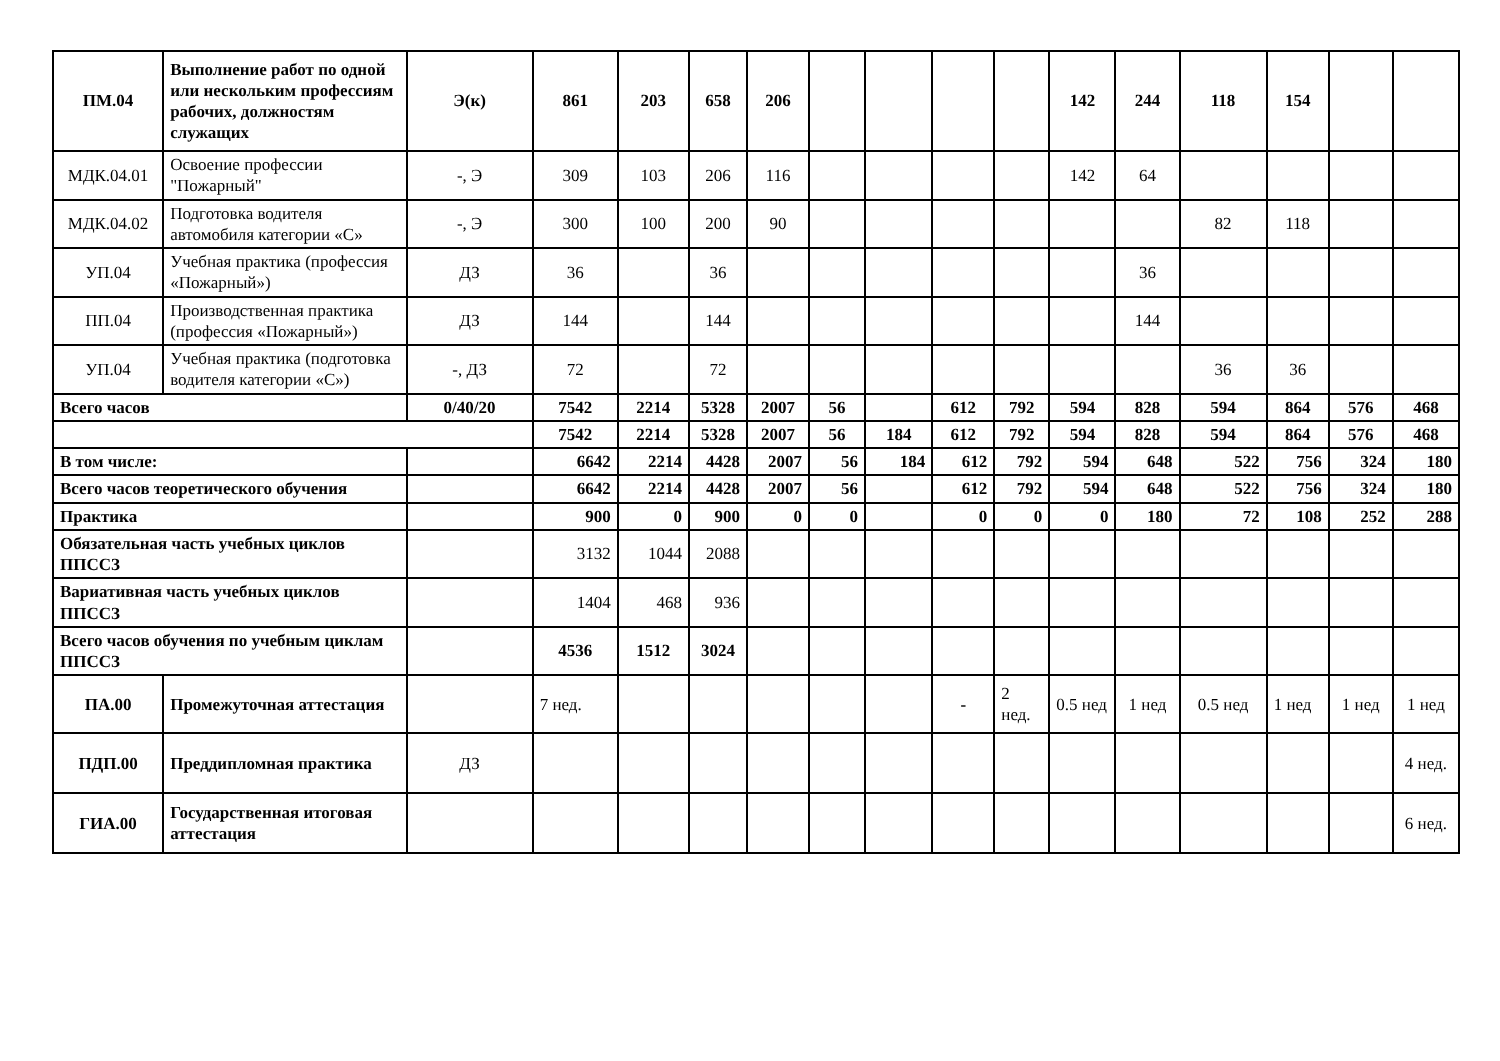| ПМ.04 | Выполнение работ по одной или нескольким профессиям рабочих, должностям служащих | Э(к) | 861 | 203 | 658 | 206 | | | | | 142 | 244 | 118 | 154 | | |
| МДК.04.01 | Освоение профессии "Пожарный" | -, Э | 309 | 103 | 206 | 116 | | | | | 142 | 64 | | | | |
| МДК.04.02 | Подготовка водителя автомобиля категории «С» | -, Э | 300 | 100 | 200 | 90 | | | | | | | 82 | 118 | | |
| УП.04 | Учебная практика (профессия «Пожарный») | ДЗ | 36 | | 36 | | | | | | | 36 | | | | |
| ПП.04 | Производственная практика (профессия «Пожарный») | ДЗ | 144 | | 144 | | | | | | | 144 | | | | |
| УП.04 | Учебная практика (подготовка водителя категории «С») | -, ДЗ | 72 | | 72 | | | | | | | | 36 | 36 | | |
| Всего часов | | 0/40/20 | 7542 | 2214 | 5328 | 2007 | 56 | | 612 | 792 | 594 | 828 | 594 | 864 | 576 | 468 |
| | | | 7542 | 2214 | 5328 | 2007 | 56 | 184 | 612 | 792 | 594 | 828 | 594 | 864 | 576 | 468 |
| В том числе: | | | 6642 | 2214 | 4428 | 2007 | 56 | 184 | 612 | 792 | 594 | 648 | 522 | 756 | 324 | 180 |
| Всего часов теоретического обучения | | | 6642 | 2214 | 4428 | 2007 | 56 | | 612 | 792 | 594 | 648 | 522 | 756 | 324 | 180 |
| Практика | | | 900 | 0 | 900 | 0 | 0 | | 0 | 0 | 0 | 180 | 72 | 108 | 252 | 288 |
| Обязательная часть учебных циклов ППССЗ | | | 3132 | 1044 | 2088 | | | | | | | | | | | |
| Вариативная часть учебных циклов ППССЗ | | | 1404 | 468 | 936 | | | | | | | | | | | |
| Всего часов обучения по учебным циклам ППССЗ | | | 4536 | 1512 | 3024 | | | | | | | | | | | |
| ПА.00 | Промежуточная аттестация | | 7 нед. | | | | | | - | 2 нед. | 0.5 нед | 1 нед | 0.5 нед | 1 нед | 1 нед | 1 нед |
| ПДП.00 | Преддипломная практика | ДЗ | | | | | | | | | | | | | | 4 нед. |
| ГИА.00 | Государственная итоговая аттестация | | | | | | | | | | | | | | | 6 нед. |